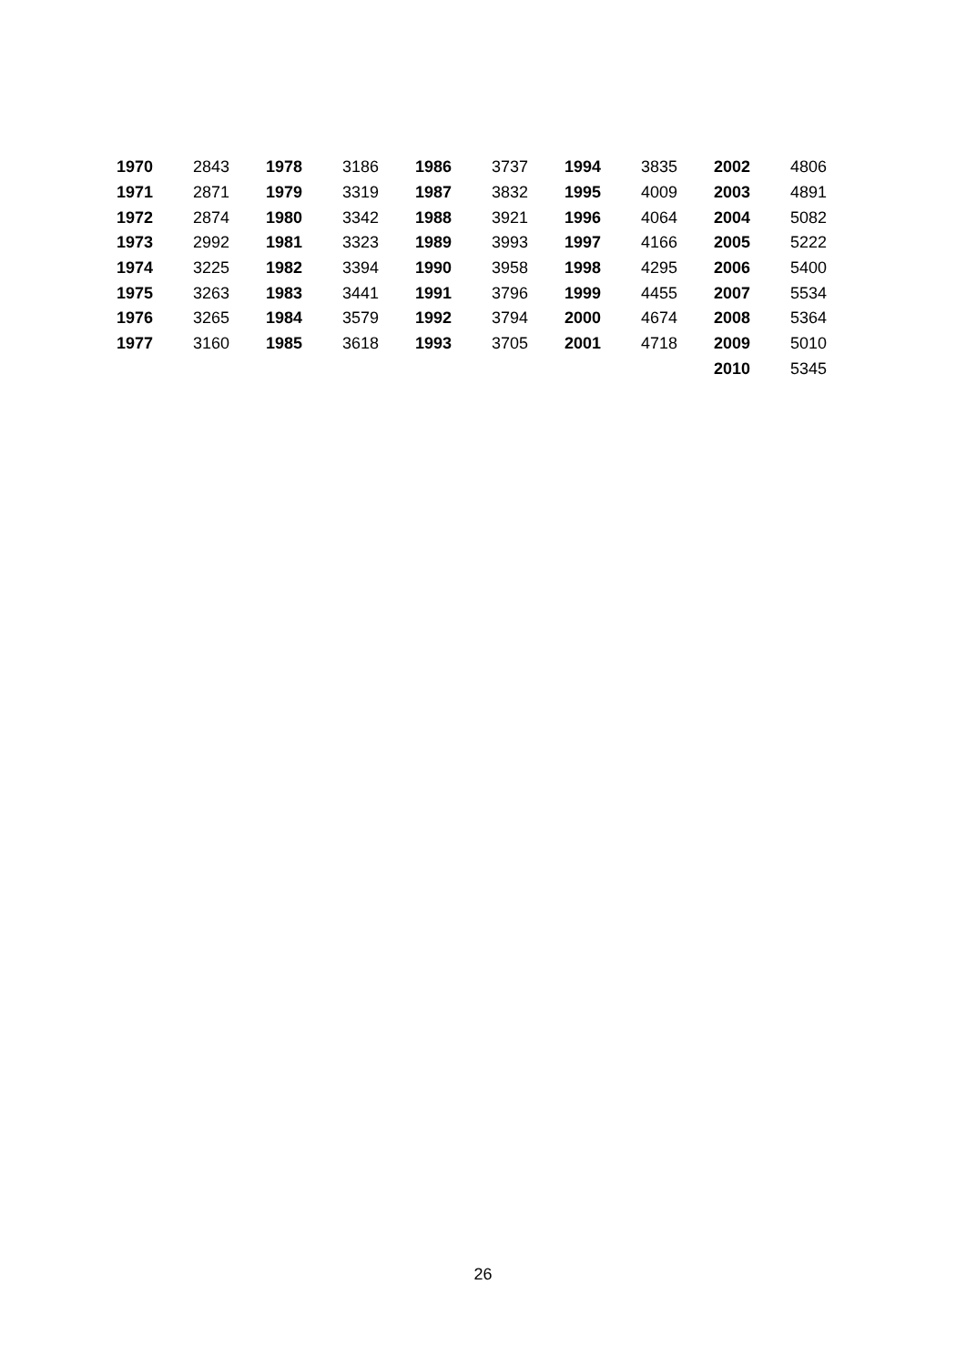| 1970 | 2843 | 1978 | 3186 | 1986 | 3737 | 1994 | 3835 | 2002 | 4806 |
| 1971 | 2871 | 1979 | 3319 | 1987 | 3832 | 1995 | 4009 | 2003 | 4891 |
| 1972 | 2874 | 1980 | 3342 | 1988 | 3921 | 1996 | 4064 | 2004 | 5082 |
| 1973 | 2992 | 1981 | 3323 | 1989 | 3993 | 1997 | 4166 | 2005 | 5222 |
| 1974 | 3225 | 1982 | 3394 | 1990 | 3958 | 1998 | 4295 | 2006 | 5400 |
| 1975 | 3263 | 1983 | 3441 | 1991 | 3796 | 1999 | 4455 | 2007 | 5534 |
| 1976 | 3265 | 1984 | 3579 | 1992 | 3794 | 2000 | 4674 | 2008 | 5364 |
| 1977 | 3160 | 1985 | 3618 | 1993 | 3705 | 2001 | 4718 | 2009 | 5010 |
| | | | | | | | | 2010 | 5345 |
26